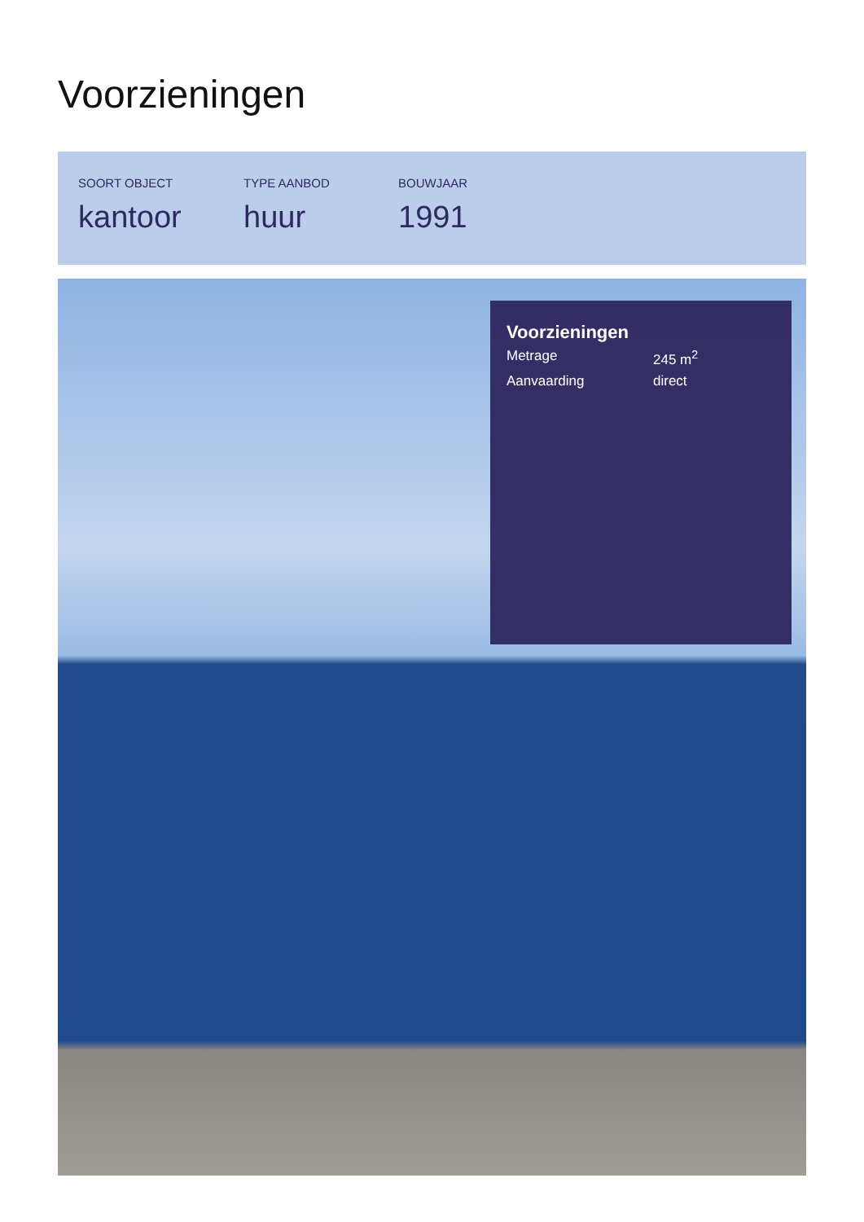Voorzieningen
SOORT OBJECT
kantoor
TYPE AANBOD
huur
BOUWJAAR
1991
Voorzieningen
Metrage 245 m<sup>2</sup>
Aanvaarding direct